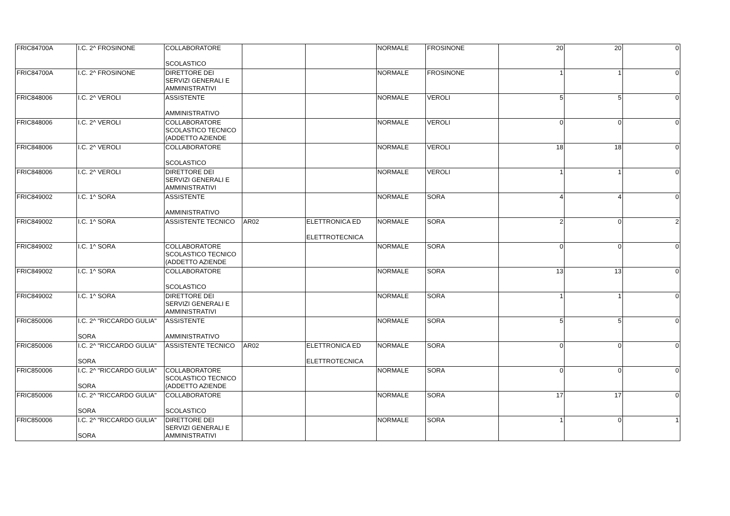| FRIC84700A | I.C. 2^ FROSINONE | COLLABORATORE SCOLASTICO | | | NORMALE | FROSINONE | 20 | 20 | 0 |
| FRIC84700A | I.C. 2^ FROSINONE | DIRETTORE DEI SERVIZI GENERALI E AMMINISTRATIVI | | | NORMALE | FROSINONE | 1 | 1 | 0 |
| FRIC848006 | I.C. 2^ VEROLI | ASSISTENTE AMMINISTRATIVO | | | NORMALE | VEROLI | 5 | 5 | 0 |
| FRIC848006 | I.C. 2^ VEROLI | COLLABORATORE SCOLASTICO TECNICO (ADDETTO AZIENDE | | | NORMALE | VEROLI | 0 | 0 | 0 |
| FRIC848006 | I.C. 2^ VEROLI | COLLABORATORE SCOLASTICO | | | NORMALE | VEROLI | 18 | 18 | 0 |
| FRIC848006 | I.C. 2^ VEROLI | DIRETTORE DEI SERVIZI GENERALI E AMMINISTRATIVI | | | NORMALE | VEROLI | 1 | 1 | 0 |
| FRIC849002 | I.C. 1^ SORA | ASSISTENTE AMMINISTRATIVO | | | NORMALE | SORA | 4 | 4 | 0 |
| FRIC849002 | I.C. 1^ SORA | ASSISTENTE TECNICO | AR02 | ELETTRONICA ED ELETTROTECNICA | NORMALE | SORA | 2 | 0 | 2 |
| FRIC849002 | I.C. 1^ SORA | COLLABORATORE SCOLASTICO TECNICO (ADDETTO AZIENDE | | | NORMALE | SORA | 0 | 0 | 0 |
| FRIC849002 | I.C. 1^ SORA | COLLABORATORE SCOLASTICO | | | NORMALE | SORA | 13 | 13 | 0 |
| FRIC849002 | I.C. 1^ SORA | DIRETTORE DEI SERVIZI GENERALI E AMMINISTRATIVI | | | NORMALE | SORA | 1 | 1 | 0 |
| FRIC850006 | I.C. 2^ "RICCARDO GULIA" SORA | ASSISTENTE AMMINISTRATIVO | | | NORMALE | SORA | 5 | 5 | 0 |
| FRIC850006 | I.C. 2^ "RICCARDO GULIA" SORA | ASSISTENTE TECNICO | AR02 | ELETTRONICA ED ELETTROTECNICA | NORMALE | SORA | 0 | 0 | 0 |
| FRIC850006 | I.C. 2^ "RICCARDO GULIA" SORA | COLLABORATORE SCOLASTICO TECNICO (ADDETTO AZIENDE | | | NORMALE | SORA | 0 | 0 | 0 |
| FRIC850006 | I.C. 2^ "RICCARDO GULIA" SORA | COLLABORATORE SCOLASTICO | | | NORMALE | SORA | 17 | 17 | 0 |
| FRIC850006 | I.C. 2^ "RICCARDO GULIA" SORA | DIRETTORE DEI SERVIZI GENERALI E AMMINISTRATIVI | | | NORMALE | SORA | 1 | 0 | 1 |